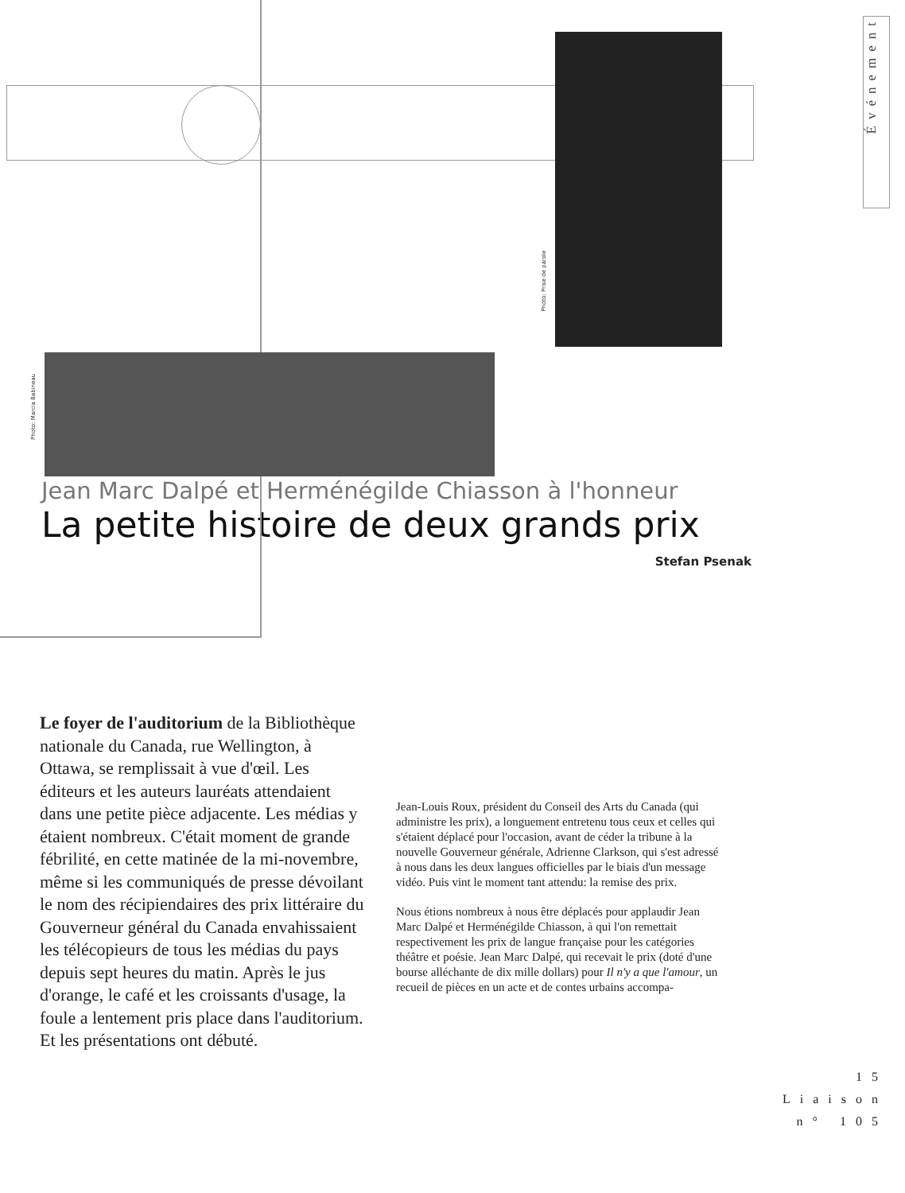Événement
Photo: Prise de parole
Photo: Marcia Babineau
Jean Marc Dalpé et Herménégilde Chiasson à l'honneur
La petite histoire de deux grands prix
Stefan Psenak
Le foyer de l'auditorium de la Bibliothèque nationale du Canada, rue Wellington, à Ottawa, se remplissait à vue d'œil. Les éditeurs et les auteurs lauréats attendaient dans une petite pièce adjacente. Les médias y étaient nombreux. C'était moment de grande fébrilité, en cette matinée de la mi-novembre, même si les communiqués de presse dévoilant le nom des récipiendaires des prix littéraire du Gouverneur général du Canada envahissaient les télécopieurs de tous les médias du pays depuis sept heures du matin. Après le jus d'orange, le café et les croissants d'usage, la foule a lentement pris place dans l'auditorium. Et les présentations ont débuté.
Jean-Louis Roux, président du Conseil des Arts du Canada (qui administre les prix), a longuement entretenu tous ceux et celles qui s'étaient déplacé pour l'occasion, avant de céder la tribune à la nouvelle Gouverneur générale, Adrienne Clarkson, qui s'est adressé à nous dans les deux langues officielles par le biais d'un message vidéo. Puis vint le moment tant attendu: la remise des prix.
Nous étions nombreux à nous être déplacés pour applaudir Jean Marc Dalpé et Herménégilde Chiasson, à qui l'on remettait respectivement les prix de langue française pour les catégories théâtre et poésie. Jean Marc Dalpé, qui recevait le prix (doté d'une bourse alléchante de dix mille dollars) pour Il n'y a que l'amour, un recueil de pièces en un acte et de contes urbains accompa-
15
Liaison
n° 105